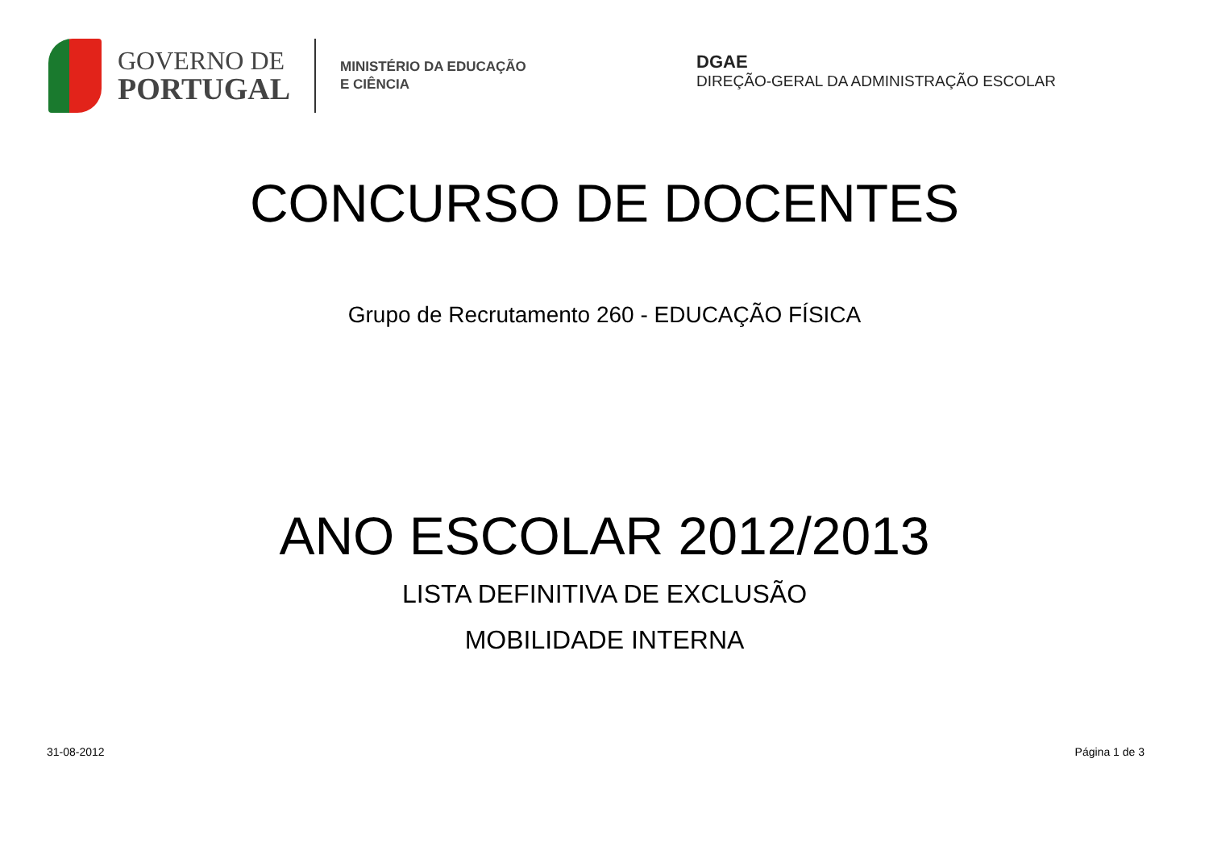GOVERNO DE
PORTUGAL
MINISTÉRIO DA EDUCAÇÃO
E CIÊNCIA
DGAE
DIREÇÃO-GERAL DA ADMINISTRAÇÃO ESCOLAR
CONCURSO DE DOCENTES
Grupo de Recrutamento 260 - EDUCAÇÃO FÍSICA
ANO ESCOLAR 2012/2013
LISTA DEFINITIVA DE EXCLUSÃO
MOBILIDADE INTERNA
31-08-2012 Página 1 de 3